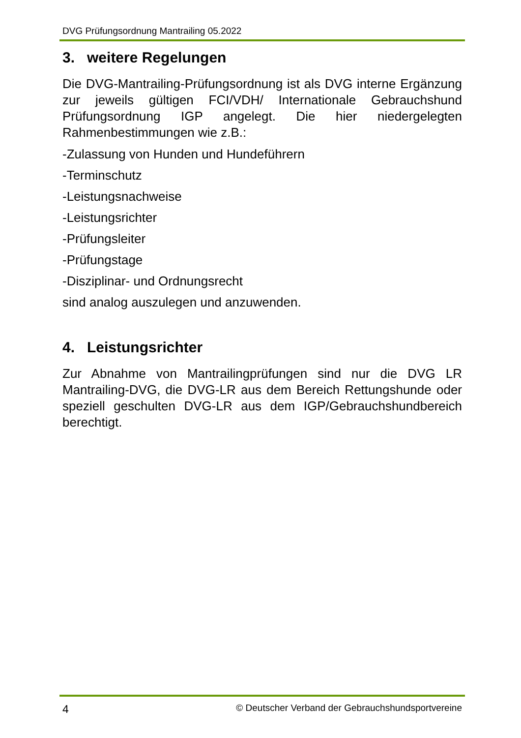DVG Prüfungsordnung Mantrailing 05.2022
3. weitere Regelungen
Die DVG-Mantrailing-Prüfungsordnung ist als DVG interne Ergänzung zur jeweils gültigen FCI/VDH/ Internationale Gebrauchshund Prüfungsordnung IGP angelegt. Die hier niedergelegten Rahmenbestimmungen wie z.B.:
-Zulassung von Hunden und Hundeführern
-Terminschutz
-Leistungsnachweise
-Leistungsrichter
-Prüfungsleiter
-Prüfungstage
-Disziplinar- und Ordnungsrecht
sind analog auszulegen und anzuwenden.
4. Leistungsrichter
Zur Abnahme von Mantrailingprüfungen sind nur die DVG LR Mantrailing-DVG, die DVG-LR aus dem Bereich Rettungshunde oder speziell geschulten DVG-LR aus dem IGP/Gebrauchshundbereich berechtigt.
4 © Deutscher Verband der Gebrauchshundsportvereine